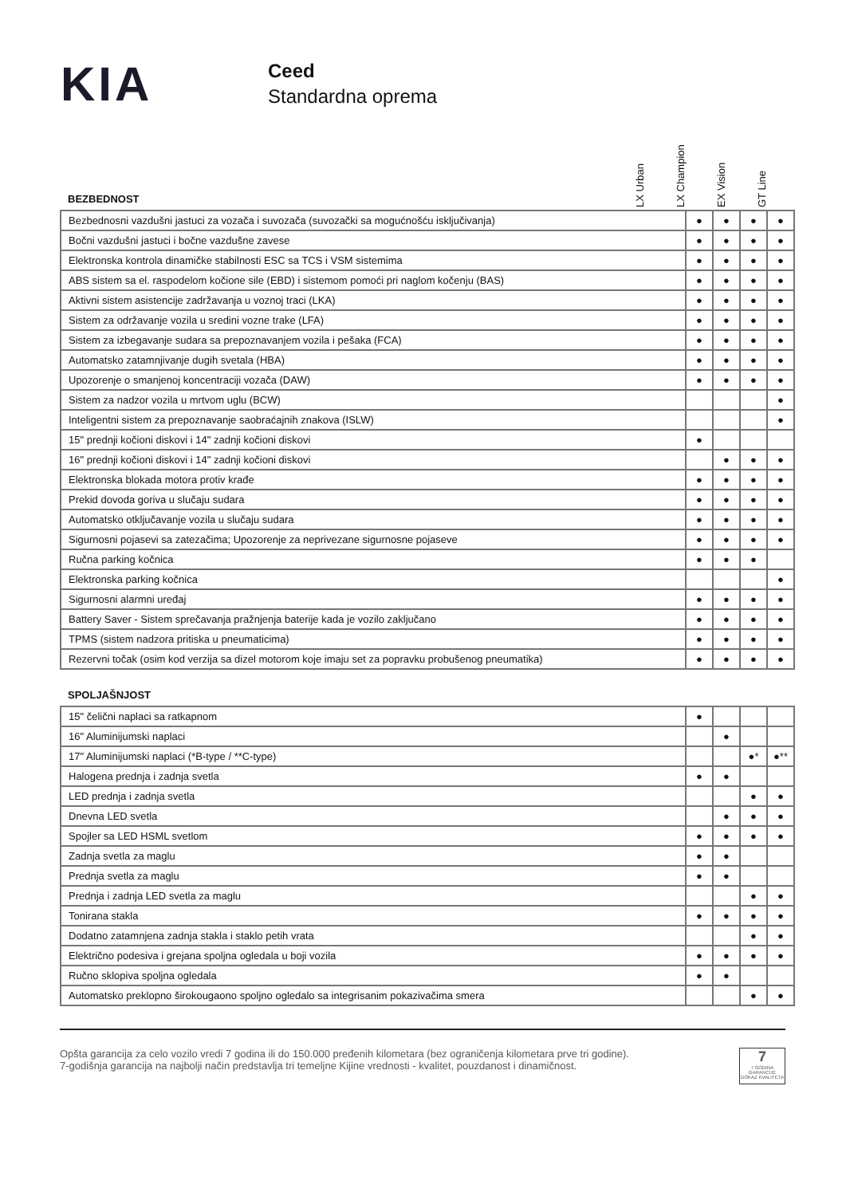KIA
Ceed
Standardna oprema
LX Urban
LX Champion
EX Vision
GT Line
BEZBEDNOST
| Bezbednosni vazdušni jastuci za vozača i suvozača (suvozački sa mogućnošću isključivanja) | ● | ● | ● | ● |
| Bočni vazdušni jastuci i bočne vazdušne zavese | ● | ● | ● | ● |
| Elektronska kontrola dinamičke stabilnosti ESC sa TCS i VSM sistemima | ● | ● | ● | ● |
| ABS sistem sa el. raspodelom kočione sile (EBD) i sistemom pomoći pri naglom kočenju (BAS) | ● | ● | ● | ● |
| Aktivni sistem asistencije zadržavanja u voznoj traci (LKA) | ● | ● | ● | ● |
| Sistem za održavanje vozila u sredini vozne trake (LFA) | ● | ● | ● | ● |
| Sistem za izbegavanje sudara sa prepoznavanjem vozila i pešaka (FCA) | ● | ● | ● | ● |
| Automatsko zatamnjivanje dugih svetala (HBA) | ● | ● | ● | ● |
| Upozorenje o smanjenoj koncentraciji vozača (DAW) | ● | ● | ● | ● |
| Sistem za nadzor vozila u mrtvom uglu (BCW) | | | | ● |
| Inteligentni sistem za prepoznavanje saobraćajnih znakova (ISLW) | | | | ● |
| 15" prednji kočioni diskovi i 14" zadnji kočioni diskovi | ● | | | |
| 16" prednji kočioni diskovi i 14" zadnji kočioni diskovi | | ● | ● | ● |
| Elektronska blokada motora protiv krađe | ● | ● | ● | ● |
| Prekid dovoda goriva u slučaju sudara | ● | ● | ● | ● |
| Automatsko otključavanje vozila u slučaju sudara | ● | ● | ● | ● |
| Sigurnosni pojasevi sa zatezačima; Upozorenje za neprivezane sigurnosne pojaseve | ● | ● | ● | ● |
| Ručna parking kočnica | ● | ● | ● | |
| Elektronska parking kočnica | | | | ● |
| Sigurnosni alarmni uređaj | ● | ● | ● | ● |
| Battery Saver - Sistem sprečavanja pražnjenja baterije kada je vozilo zaključano | ● | ● | ● | ● |
| TPMS (sistem nadzora pritiska u pneumaticima) | ● | ● | ● | ● |
| Rezervni točak (osim kod verzija sa dizel motorom koje imaju set za popravku probušenog pneumatika) | ● | ● | ● | ● |
SPOLJAŠNJOST
| 15" čelični naplaci sa ratkapnom | ● | | | |
| 16" Aluminijumski naplaci | | ● | | |
| 17" Aluminijumski naplaci (*B-type / **C-type) | | | ●* | ●** |
| Halogena prednja i zadnja svetla | ● | ● | | |
| LED prednja i zadnja svetla | | | ● | ● |
| Dnevna LED svetla | | ● | ● | ● |
| Spojler sa LED HSML svetlom | ● | ● | ● | ● |
| Zadnja svetla za maglu | ● | ● | | |
| Prednja svetla za maglu | ● | ● | | |
| Prednja i zadnja LED svetla za maglu | | | ● | ● |
| Tonirana stakla | ● | ● | ● | ● |
| Dodatno zatamnjena zadnja stakla i staklo petih vrata | | | ● | ● |
| Električno podesiva i grejana spoljna ogledala u boji vozila | ● | ● | ● | ● |
| Ručno sklopiva spoljna ogledala | ● | ● | | |
| Automatsko preklopno širokougaono spoljno ogledalo sa integrisanim pokazivačima smera | | | ● | ● |
Opšta garancija za celo vozilo vredi 7 godina ili do 150.000 pređenih kilometara (bez ograničenja kilometara prve tri godine).
7-godišnja garancija na najbolji način predstavlja tri temeljne Kijine vrednosti - kvalitet, pouzdanost i dinamičnost.
7
7 GODINA GARANCIJE
DOKAZ KVALITETA